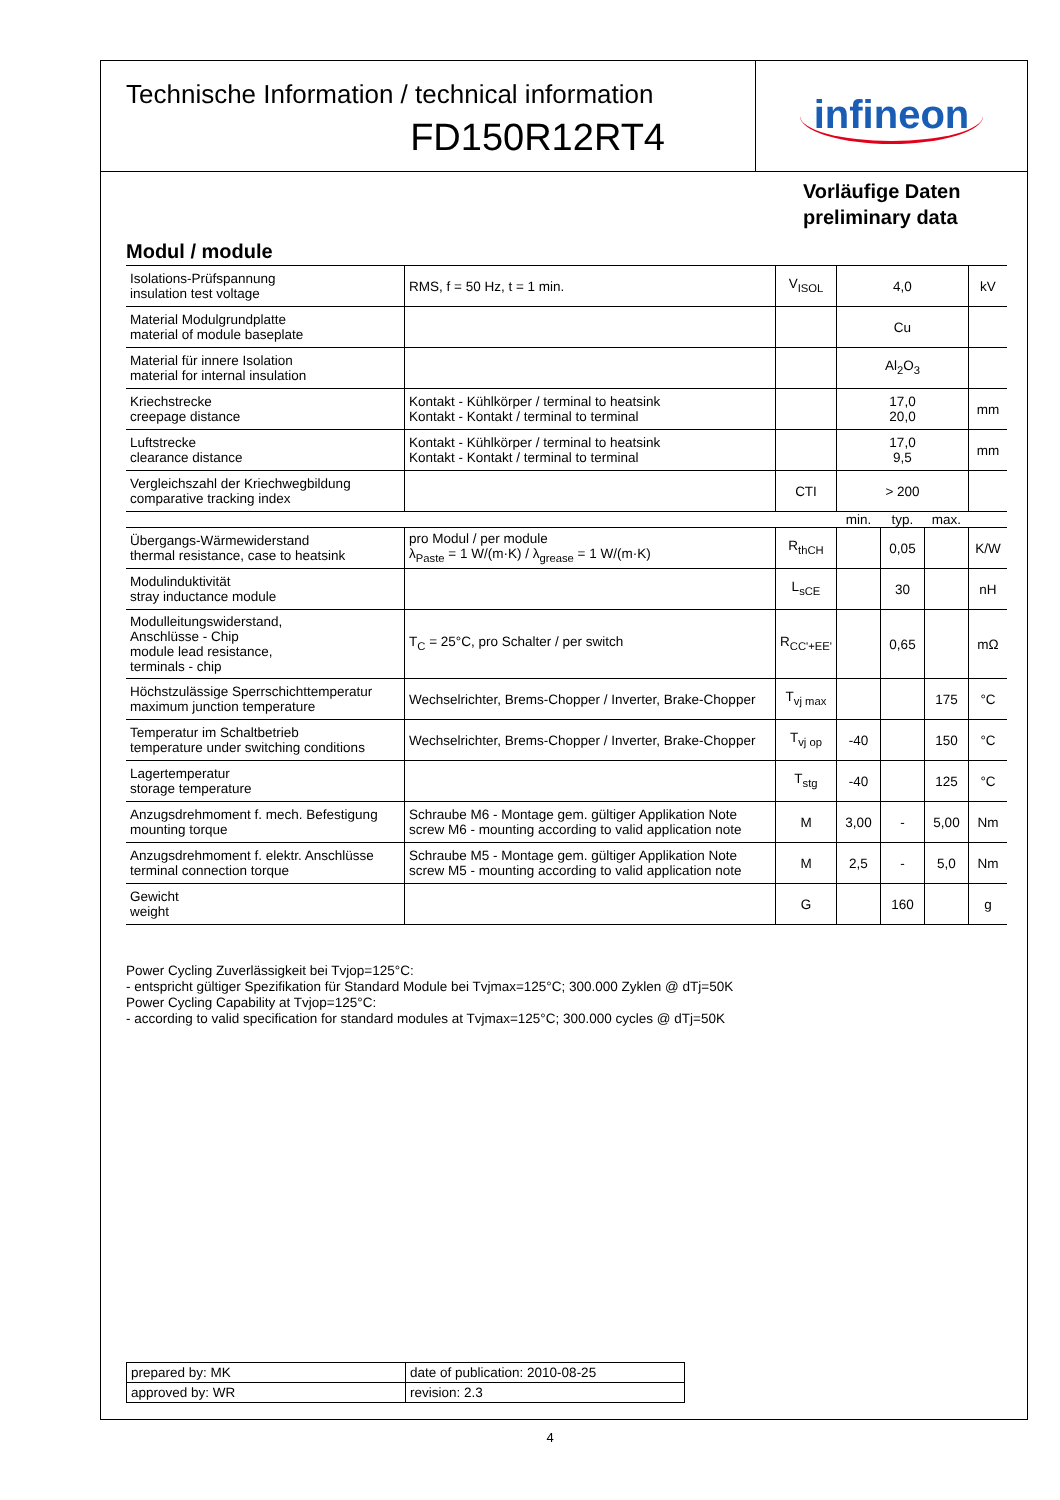Technische Information / technical information
FD150R12RT4
infineon
Vorläufige Daten
preliminary data
Modul / module
| Isolations-Prüfspannung insulation test voltage | RMS, f = 50 Hz, t = 1 min. | V<sub>ISOL</sub> | 4,0 | | | kV |
| Material Modulgrundplatte material of module baseplate | | | Cu | | | |
| Material für innere Isolation material for internal insulation | | | Al<sub>2</sub>O<sub>3</sub> | | | |
| Kriechstrecke creepage distance | Kontakt - Kühlkörper / terminal to heatsink Kontakt - Kontakt / terminal to terminal | | 17,0 20,0 | | | mm |
| Luftstrecke clearance distance | Kontakt - Kühlkörper / terminal to heatsink Kontakt - Kontakt / terminal to terminal | | 17,0 9,5 | | | mm |
| Vergleichszahl der Kriechwegbildung comparative tracking index | | CTI | > 200 | | | |
| | | | min. | typ. | max. | |
| Übergangs-Wärmewiderstand thermal resistance, case to heatsink | pro Modul / per module λ<sub>Paste</sub> = 1 W/(m·K) / λ<sub>grease</sub> = 1 W/(m·K) | R<sub>thCH</sub> | | 0,05 | | K/W |
| Modulinduktivität stray inductance module | | L<sub>sCE</sub> | | 30 | | nH |
| Modulleitungswiderstand, Anschlüsse - Chip module lead resistance, terminals - chip | T<sub>C</sub> = 25°C, pro Schalter / per switch | R<sub>CC'+EE'</sub> | | 0,65 | | mΩ |
| Höchstzulässige Sperrschichttemperatur maximum junction temperature | Wechselrichter, Brems-Chopper / Inverter, Brake-Chopper | T<sub>vj max</sub> | | | 175 | °C |
| Temperatur im Schaltbetrieb temperature under switching conditions | Wechselrichter, Brems-Chopper / Inverter, Brake-Chopper | T<sub>vj op</sub> | -40 | | 150 | °C |
| Lagertemperatur storage temperature | | T<sub>stg</sub> | -40 | | 125 | °C |
| Anzugsdrehmoment f. mech. Befestigung mounting torque | Schraube M6 - Montage gem. gültiger Applikation Note screw M6 - mounting according to valid application note | M | 3,00 | - | 5,00 | Nm |
| Anzugsdrehmoment f. elektr. Anschlüsse terminal connection torque | Schraube M5 - Montage gem. gültiger Applikation Note screw M5 - mounting according to valid application note | M | 2,5 | - | 5,0 | Nm |
| Gewicht weight | | G | | 160 | | g |
Power Cycling Zuverlässigkeit bei Tvjop=125°C:
- entspricht gültiger Spezifikation für Standard Module bei Tvjmax=125°C; 300.000 Zyklen @ dTj=50K
Power Cycling Capability at Tvjop=125°C:
- according to valid specification for standard modules at Tvjmax=125°C; 300.000 cycles @ dTj=50K
| prepared by: MK | date of publication: 2010-08-25 |
| approved by: WR | revision: 2.3 |
4